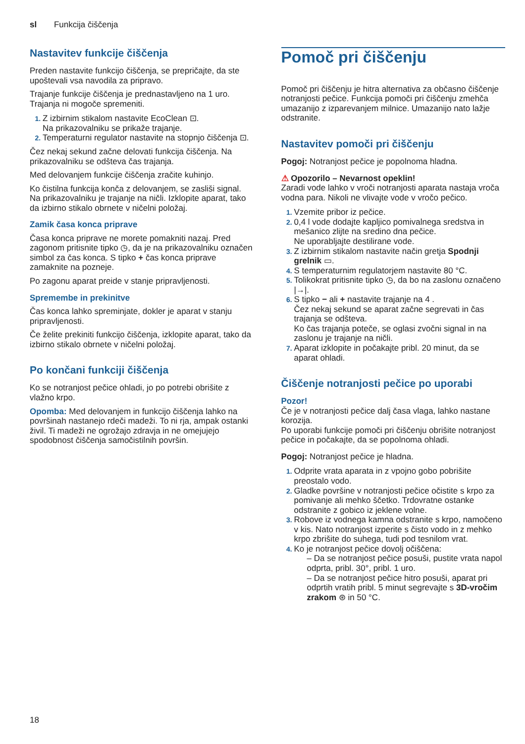sl Funkcija čiščenja
Nastavitev funkcije čiščenja
Preden nastavite funkcijo čiščenja, se prepričajte, da ste upoštevali vsa navodila za pripravo.
Trajanje funkcije čiščenja je prednastavljeno na 1 uro. Trajanja ni mogoče spremeniti.
Z izbirnim stikalom nastavite EcoClean ⊡.
Na prikazovalniku se prikaže trajanje.
Temperaturni regulator nastavite na stopnjo čiščenja ⊡.
Čez nekaj sekund začne delovati funkcija čiščenja. Na prikazovalniku se odšteva čas trajanja.
Med delovanjem funkcije čiščenja zračite kuhinjo.
Ko čistilna funkcija konča z delovanjem, se zasliši signal. Na prikazovalniku je trajanje na ničli. Izklopite aparat, tako da izbirno stikalo obrnete v ničelni položaj.
Zamik časa konca priprave
Časa konca priprave ne morete pomakniti nazaj. Pred zagonom pritisnite tipko ◷, da je na prikazovalniku označen simbol za čas konca. S tipko + čas konca priprave zamaknite na pozneje.
Po zagonu aparat preide v stanje pripravljenosti.
Spremembe in prekinitve
Čas konca lahko spreminjate, dokler je aparat v stanju pripravljenosti.
Če želite prekiniti funkcijo čiščenja, izklopite aparat, tako da izbirno stikalo obrnete v ničelni položaj.
Po končani funkciji čiščenja
Ko se notranjost pečice ohladi, jo po potrebi obrišite z vlažno krpo.
Opomba: Med delovanjem in funkcijo čiščenja lahko na površinah nastanejo rdeči madeži. To ni rja, ampak ostanki živil. Ti madeži ne ogrožajo zdravja in ne omejujejo spodobnost čiščenja samočistilnih površin.
Pomoč pri čiščenju
Pomoč pri čiščenju je hitra alternativa za občasno čiščenje notranjosti pečice. Funkcija pomoči pri čiščenju zmehča umazanijo z izparevanjem milnice. Umazanijo nato lažje odstranite.
Nastavitev pomoči pri čiščenju
Pogoj: Notranjost pečice je popolnoma hladna.
⚠ Opozorilo – Nevarnost opeklin!
Zaradi vode lahko v vroči notranjosti aparata nastaja vroča vodna para. Nikoli ne vlivajte vode v vročo pečico.
Vzemite pribor iz pečice.
0,4 l vode dodajte kapljico pomivalnega sredstva in mešanico zlijte na sredino dna pečice.
Ne uporabljajte destilirane vode.
Z izbirnim stikalom nastavite način gretja Spodnji grelnik ▭.
S temperaturnim regulatorjem nastavite 80 °C.
Tolikokrat pritisnite tipko ◷, da bo na zaslonu označeno |→|.
S tipko − ali + nastavite trajanje na 4 .
Čez nekaj sekund se aparat začne segrevati in čas trajanja se odšteva.
Ko čas trajanja poteče, se oglasi zvočni signal in na zaslonu je trajanje na ničli.
Aparat izklopite in počakajte pribl. 20 minut, da se aparat ohladi.
Čiščenje notranjosti pečice po uporabi
Pozor!
Če je v notranjosti pečice dalj časa vlaga, lahko nastane korozija.
Po uporabi funkcije pomoči pri čiščenju obrišite notranjost pečice in počakajte, da se popolnoma ohladi.
Pogoj: Notranjost pečice je hladna.
Odprite vrata aparata in z vpojno gobo pobrišite preostalo vodo.
Gladke površine v notranjosti pečice očistite s krpo za pomivanje ali mehko ščetko. Trdovratne ostanke odstranite z gobico iz jeklene volne.
Robove iz vodnega kamna odstranite s krpo, namočeno v kis. Nato notranjost izperite s čisto vodo in z mehko krpo zbrišite do suhega, tudi pod tesnilom vrat.
Ko je notranjost pečice dovolj očiščena:
– Da se notranjost pečice posuši, pustite vrata napol odprta, pribl. 30°, pribl. 1 uro.
– Da se notranjost pečice hitro posuši, aparat pri odprtih vratih pribl. 5 minut segrevajte s 3D-vročim zrakom ⊛ in 50 °C.
18